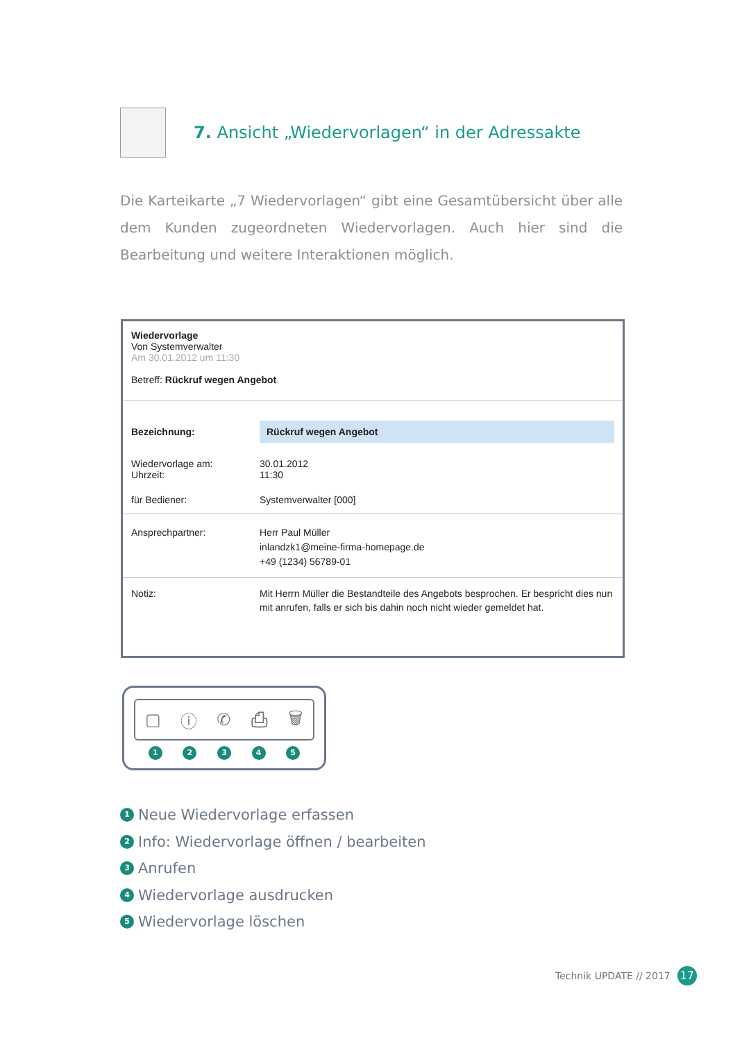7. Ansicht „Wiedervorlagen“ in der Adressakte
Die Karteikarte „7 Wiedervorlagen“ gibt eine Gesamtübersicht über alle dem Kunden zugeordneten Wiedervorlagen. Auch hier sind die Bearbeitung und weitere Interaktionen möglich.
Wiedervorlage
Von Systemverwalter
Am 30.01.2012 um 11:30
Betreff: Rückruf wegen Angebot
Bezeichnung:
Rückruf wegen Angebot
Wiedervorlage am:
Uhrzeit:
30.01.2012
11:30
für Bediener: Systemverwalter [000]
Ansprechpartner: Herr Paul Müller
inlandzk1@meine-firma-homepage.de
+49 (1234) 56789-01
Notiz: Mit Herrn Müller die Bestandteile des Angebots besprochen. Er bespricht dies nun mit anrufen, falls er sich bis dahin noch nicht wieder gemeldet hat.
▢ ⓘ ✆ ⎙ 🗑
12345
1 Neue Wiedervorlage erfassen
2 Info: Wiedervorlage öffnen / bearbeiten
3 Anrufen
4 Wiedervorlage ausdrucken
5 Wiedervorlage löschen
Technik UPDATE // 2017 17